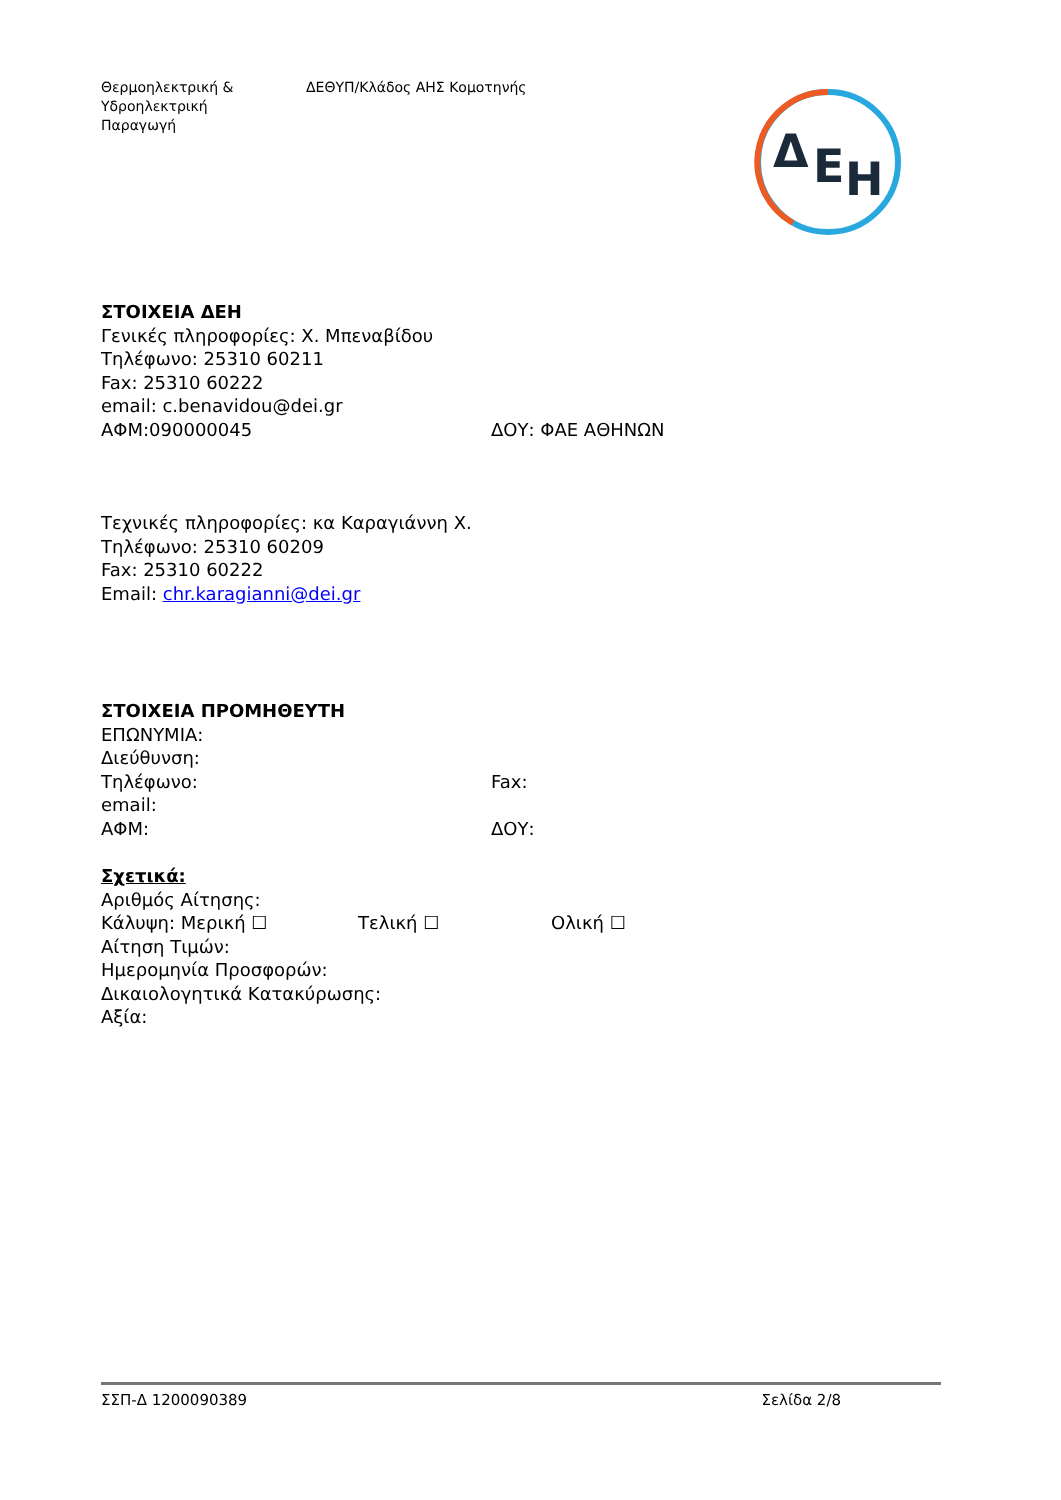Θερμοηλεκτρική &
Υδροηλεκτρική
Παραγωγή
ΔΕΘΥΠ/Κλάδος ΑΗΣ Κομοτηνής
Δ
Ε
Η
ΣΤΟΙΧΕΙΑ ΔΕΗ
Γενικές πληροφορίες: Χ. Μπεναβίδου
Τηλέφωνο: 25310 60211
Fax: 25310 60222
email: c.benavidou@dei.gr
ΑΦΜ:090000045 ΔΟΥ: ΦΑΕ ΑΘΗΝΩΝ
Τεχνικές πληροφορίες: κα Καραγιάννη Χ.
Τηλέφωνο: 25310 60209
Fax: 25310 60222
Email: chr.karagianni@dei.gr
ΣΤΟΙΧΕΙΑ ΠΡΟΜΗΘΕΥΤΗ
ΕΠΩΝΥΜΙΑ:
Διεύθυνση:
Τηλέφωνο: Fax:
email:
ΑΦΜ: ΔΟΥ:
Σχετικά:
Αριθμός Αίτησης:
Κάλυψη: Μερική ☐ Τελική ☐ Ολική ☐
Αίτηση Τιμών:
Ημερομηνία Προσφορών:
Δικαιολογητικά Κατακύρωσης:
Αξία:
ΣΣΠ-Δ 1200090389 Σελίδα 2/8